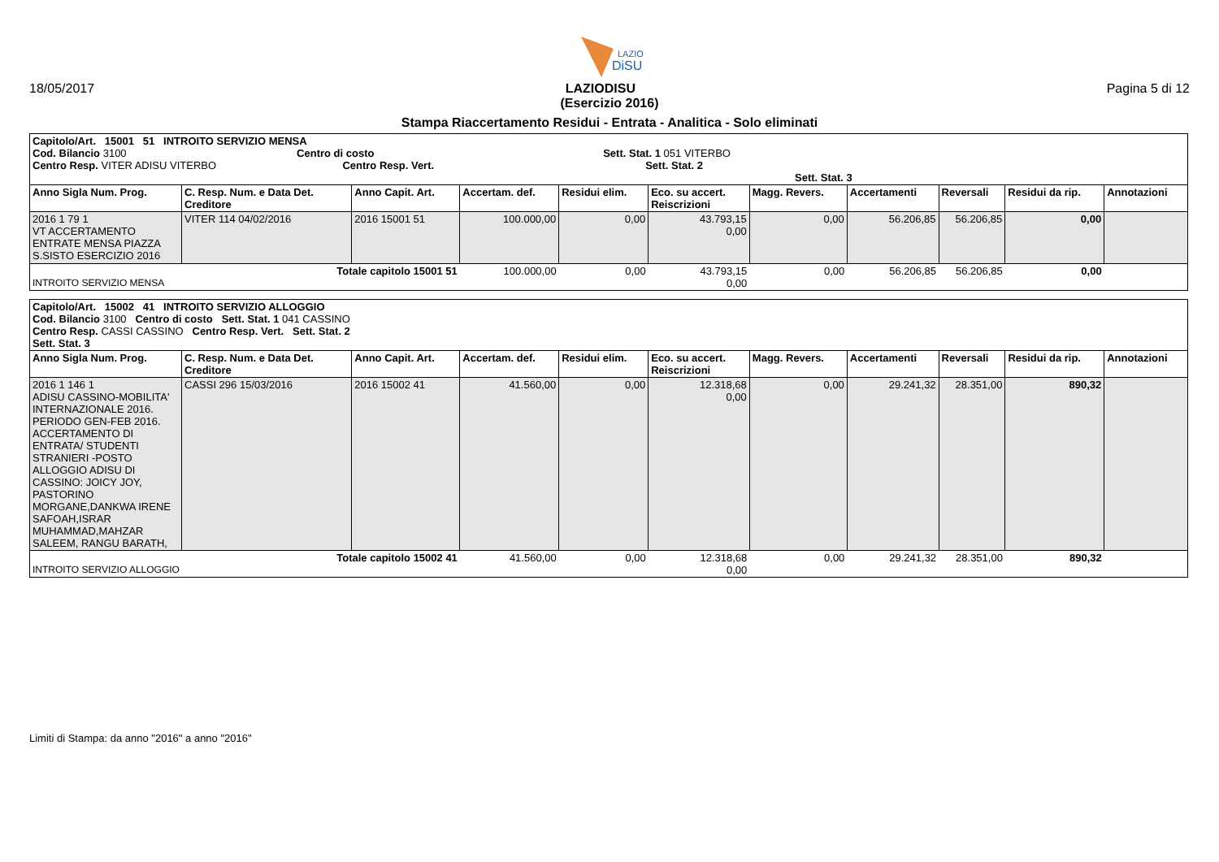LAZIO
DiSU
18/05/2017 LAZIODISU Pagina 5 di 12
(Esercizio 2016)
Stampa Riaccertamento Residui - Entrata - Analitica - Solo eliminati
| Capitolo/Art. 15001 51 INTROITO SERVIZIO MENSA Cod. Bilancio 3100 Centro di costo Sett. Stat. 1 051 VITERBO Centro Resp. VITER ADISU VITERBO Centro Resp. Vert. Sett. Stat. 2 Sett. Stat. 3 | | | | | | | | | | |
| Anno Sigla Num. Prog. | C. Resp. Num. e Data Det. Creditore | Anno Capit. Art. | Accertam. def. | Residui elim. | Eco. su accert. Reiscrizioni | Magg. Revers. | Accertamenti | Reversali | Residui da rip. | Annotazioni |
| 2016 1 79 1 VT ACCERTAMENTO ENTRATE MENSA PIAZZA S.SISTO ESERCIZIO 2016 | VITER 114 04/02/2016 | 2016 15001 51 | 100.000,00 | 0,00 | 43.793,15 0,00 | 0,00 | 56.206,85 | 56.206,85 | 0,00 | |
| Totale capitolo 15001 51 INTROITO SERVIZIO MENSA | | | 100.000,00 | 0,00 | 43.793,15 0,00 | 0,00 | 56.206,85 | 56.206,85 | 0,00 | |
| Capitolo/Art. 15002 41 INTROITO SERVIZIO ALLOGGIO Cod. Bilancio 3100 Centro di costo Sett. Stat. 1 041 CASSINO Centro Resp. CASSI CASSINO Centro Resp. Vert. Sett. Stat. 2 Sett. Stat. 3 | | | | | | | | | | |
| Anno Sigla Num. Prog. | C. Resp. Num. e Data Det. Creditore | Anno Capit. Art. | Accertam. def. | Residui elim. | Eco. su accert. Reiscrizioni | Magg. Revers. | Accertamenti | Reversali | Residui da rip. | Annotazioni |
| 2016 1 146 1 ADISU CASSINO-MOBILITA' INTERNAZIONALE 2016. PERIODO GEN-FEB 2016. ACCERTAMENTO DI ENTRATA/ STUDENTI STRANIERI -POSTO ALLOGGIO ADISU DI CASSINO: JOICY JOY, PASTORINO MORGANE,DANKWA IRENE SAFOAH,ISRAR MUHAMMAD,MAHZAR SALEEM, RANGU BARATH, | CASSI 296 15/03/2016 | 2016 15002 41 | 41.560,00 | 0,00 | 12.318,68 0,00 | 0,00 | 29.241,32 | 28.351,00 | 890,32 | |
| Totale capitolo 15002 41 INTROITO SERVIZIO ALLOGGIO | | | 41.560,00 | 0,00 | 12.318,68 0,00 | 0,00 | 29.241,32 | 28.351,00 | 890,32 | |
Limiti di Stampa: da anno "2016" a anno "2016"